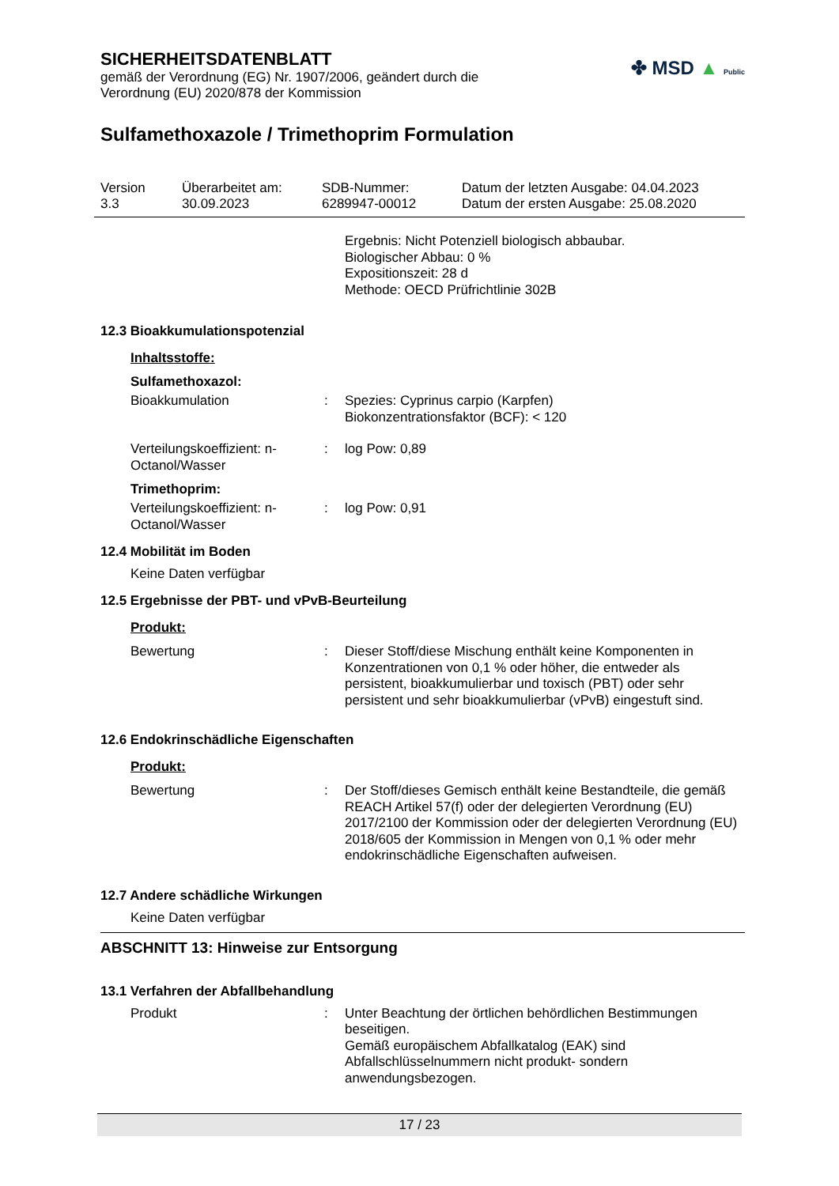SICHERHEITSDATENBLATT
gemäß der Verordnung (EG) Nr. 1907/2006, geändert durch die Verordnung (EU) 2020/878 der Kommission
✤ MSD ▲ Public
Sulfamethoxazole / Trimethoprim Formulation
Version
3.3
Überarbeitet am:
30.09.2023
SDB-Nummer:
6289947-00012
Datum der letzten Ausgabe: 04.04.2023
Datum der ersten Ausgabe: 25.08.2020
Ergebnis: Nicht Potenziell biologisch abbaubar.
Biologischer Abbau: 0 %
Expositionszeit: 28 d
Methode: OECD Prüfrichtlinie 302B
12.3 Bioakkumulationspotenzial
Inhaltsstoffe:
Sulfamethoxazol:
Bioakkumulation : Spezies: Cyprinus carpio (Karpfen)
Biokonzentrationsfaktor (BCF): < 120
Verteilungskoeffizient: n-Octanol/Wasser
: log Pow: 0,89
Trimethoprim:
Verteilungskoeffizient: n-Octanol/Wasser
: log Pow: 0,91
12.4 Mobilität im Boden
Keine Daten verfügbar
12.5 Ergebnisse der PBT- und vPvB-Beurteilung
Produkt:
Bewertung : Dieser Stoff/diese Mischung enthält keine Komponenten in Konzentrationen von 0,1 % oder höher, die entweder als persistent, bioakkumulierbar und toxisch (PBT) oder sehr persistent und sehr bioakkumulierbar (vPvB) eingestuft sind.
12.6 Endokrinschädliche Eigenschaften
Produkt:
Bewertung : Der Stoff/dieses Gemisch enthält keine Bestandteile, die gemäß REACH Artikel 57(f) oder der delegierten Verordnung (EU) 2017/2100 der Kommission oder der delegierten Verordnung (EU) 2018/605 der Kommission in Mengen von 0,1 % oder mehr endokrinschädliche Eigenschaften aufweisen.
12.7 Andere schädliche Wirkungen
Keine Daten verfügbar
ABSCHNITT 13: Hinweise zur Entsorgung
13.1 Verfahren der Abfallbehandlung
Produkt : Unter Beachtung der örtlichen behördlichen Bestimmungen beseitigen.
Gemäß europäischem Abfallkatalog (EAK) sind Abfallschlüsselnummern nicht produkt- sondern anwendungsbezogen.
17 / 23